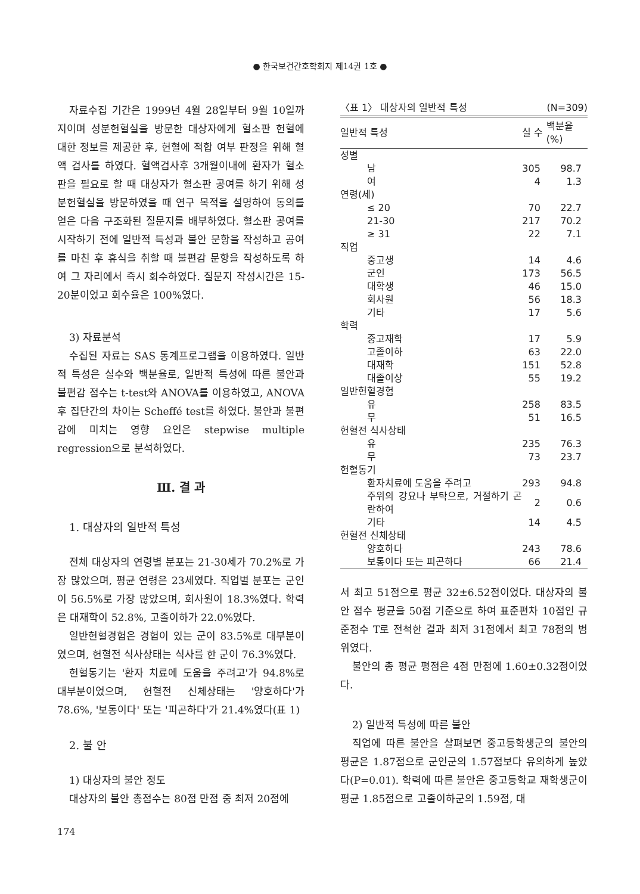● 한국보건간호학회지 제14권 1호 ●
자료수집 기간은 1999년 4월 28일부터 9월 10일까지이며 성분헌혈실을 방문한 대상자에게 혈소판 헌혈에 대한 정보를 제공한 후, 헌혈에 적합 여부 판정을 위해 혈액 검사를 하였다. 혈액검사후 3개월이내에 환자가 혈소판을 필요로 할 때 대상자가 혈소판 공여를 하기 위해 성분헌혈실을 방문하였을 때 연구 목적을 설명하여 동의를 얻은 다음 구조화된 질문지를 배부하였다. 혈소판 공여를 시작하기 전에 일반적 특성과 불안 문항을 작성하고 공여를 마친 후 휴식을 취할 때 불편감 문항을 작성하도록 하여 그 자리에서 즉시 회수하였다. 질문지 작성시간은 15-20분이었고 회수율은 100%였다.
3) 자료분석
수집된 자료는 SAS 통계프로그램을 이용하였다. 일반적 특성은 실수와 백분율로, 일반적 특성에 따른 불안과 불편감 점수는 t-test와 ANOVA를 이용하였고, ANOVA후 집단간의 차이는 Scheffé test를 하였다. 불안과 불편감에 미치는 영향 요인은 stepwise multiple regression으로 분석하였다.
Ⅲ. 결 과
1. 대상자의 일반적 특성
전체 대상자의 연령별 분포는 21-30세가 70.2%로 가장 많았으며, 평균 연령은 23세였다. 직업별 분포는 군인이 56.5%로 가장 많았으며, 회사원이 18.3%였다. 학력은 대재학이 52.8%, 고졸이하가 22.0%였다.
일반헌혈경험은 경험이 있는 군이 83.5%로 대부분이였으며, 헌혈전 식사상태는 식사를 한 군이 76.3%였다.
헌혈동기는 '환자 치료에 도움을 주려고'가 94.8%로 대부분이었으며, 헌혈전 신체상태는 '양호하다'가 78.6%, '보통이다' 또는 '피곤하다'가 21.4%였다(표 1)
2. 불 안
1) 대상자의 불안 정도
대상자의 불안 총점수는 80점 만점 중 최저 20점에
〈표 1〉 대상자의 일반적 특성 (N=309)
| 일반적 특성 | | 실 수 | 백분율(%) |
| --- | --- | --- | --- |
| 성별 | | | |
| | 남 | 305 | 98.7 |
| | 여 | 4 | 1.3 |
| 연령(세) | | | |
| | ≤ 20 | 70 | 22.7 |
| | 21-30 | 217 | 70.2 |
| | ≥ 31 | 22 | 7.1 |
| 직업 | | | |
| | 중고생 | 14 | 4.6 |
| | 군인 | 173 | 56.5 |
| | 대학생 | 46 | 15.0 |
| | 회사원 | 56 | 18.3 |
| | 기타 | 17 | 5.6 |
| 학력 | | | |
| | 중고재학 | 17 | 5.9 |
| | 고졸이하 | 63 | 22.0 |
| | 대재학 | 151 | 52.8 |
| | 대졸이상 | 55 | 19.2 |
| 일반헌혈경험 | | | |
| | 유 | 258 | 83.5 |
| | 무 | 51 | 16.5 |
| 헌혈전 식사상태 | | | |
| | 유 | 235 | 76.3 |
| | 무 | 73 | 23.7 |
| 헌혈동기 | | | |
| | 환자치료에 도움을 주려고 | 293 | 94.8 |
| | 주위의 강요나 부탁으로, 거절하기 곤란하여 | 2 | 0.6 |
| | 기타 | 14 | 4.5 |
| 헌혈전 신체상태 | | | |
| | 양호하다 | 243 | 78.6 |
| | 보통이다 또는 피곤하다 | 66 | 21.4 |
서 최고 51점으로 평균 32±6.52점이었다. 대상자의 불안 점수 평균을 50점 기준으로 하여 표준편차 10점인 규준점수 T로 전척한 결과 최저 31점에서 최고 78점의 범위였다.
불안의 총 평균 평점은 4점 만점에 1.60±0.32점이었다.
2) 일반적 특성에 따른 불안
직업에 따른 불안을 살펴보면 중고등학생군의 불안의 평균은 1.87점으로 군인군의 1.57점보다 유의하게 높았다(P=0.01). 학력에 따른 불안은 중고등학교 재학생군이 평균 1.85점으로 고졸이하군의 1.59점, 대
174